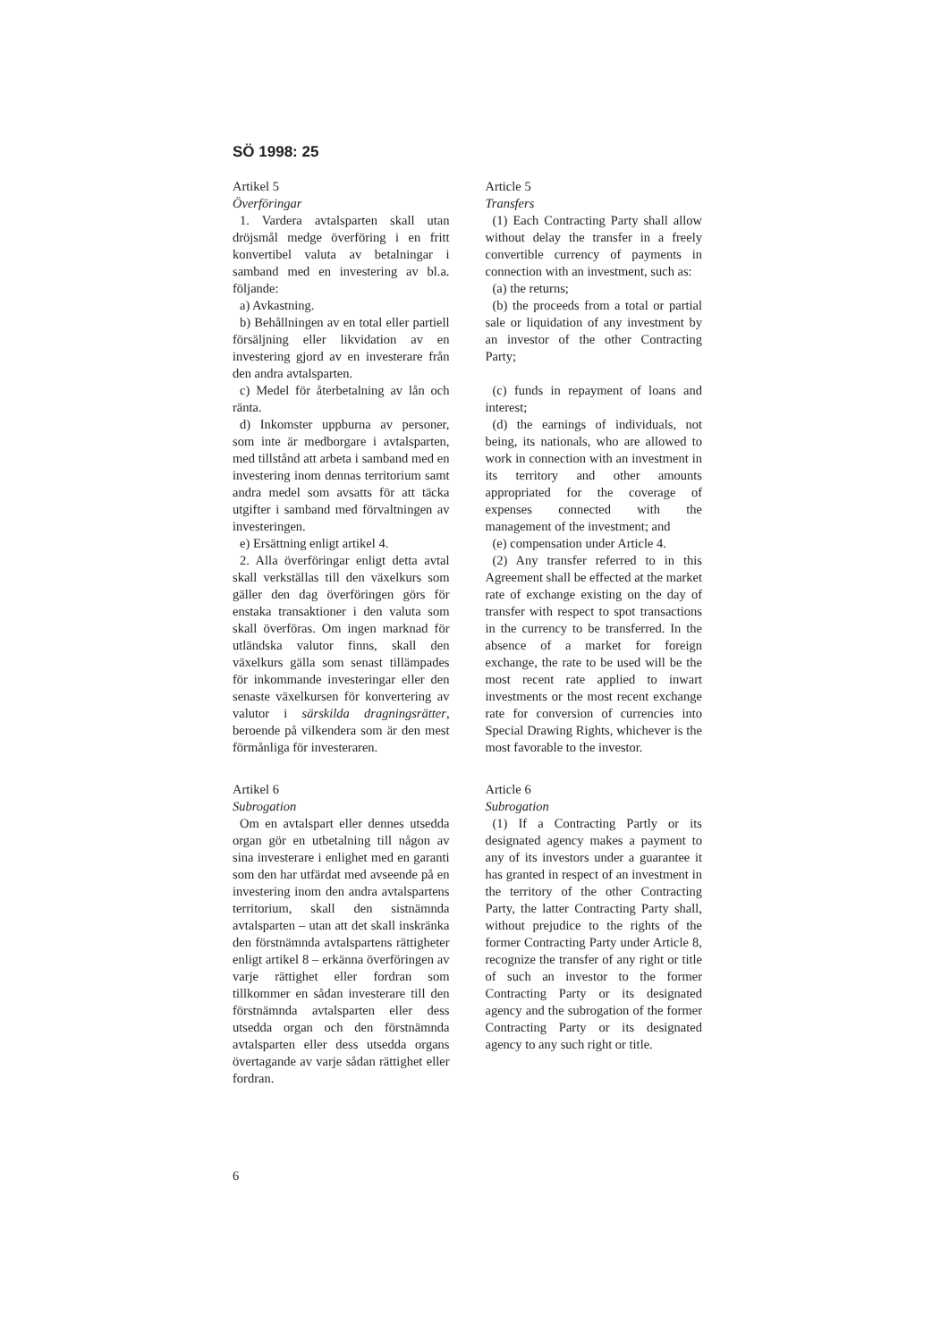SÖ 1998: 25
Artikel 5
Överföringar
1. Vardera avtalsparten skall utan dröjsmål medge överföring i en fritt konvertibel valuta av betalningar i samband med en investering av bl.a. följande:
a) Avkastning.
b) Behållningen av en total eller partiell försäljning eller likvidation av en investering gjord av en investerare från den andra avtalsparten.
c) Medel för återbetalning av lån och ränta.
d) Inkomster uppburna av personer, som inte är medborgare i avtalsparten, med tillstånd att arbeta i samband med en investering inom dennas territorium samt andra medel som avsatts för att täcka utgifter i samband med förvaltningen av investeringen.
e) Ersättning enligt artikel 4.
2. Alla överföringar enligt detta avtal skall verkställas till den växelkurs som gäller den dag överföringen görs för enstaka transaktioner i den valuta som skall överföras. Om ingen marknad för utländska valutor finns, skall den växelkurs gälla som senast tillämpades för inkommande investeringar eller den senaste växelkursen för konvertering av valutor i särskilda dragningsrätter, beroende på vilkendera som är den mest förmånliga för investeraren.
Artikel 6
Subrogation
Om en avtalspart eller dennes utsedda organ gör en utbetalning till någon av sina investerare i enlighet med en garanti som den har utfärdat med avseende på en investering inom den andra avtalspartens territorium, skall den sistnämnda avtalsparten – utan att det skall inskränka den förstnämnda avtalspartens rättigheter enligt artikel 8 – erkänna överföringen av varje rättighet eller fordran som tillkommer en sådan investerare till den förstnämnda avtalsparten eller dess utsedda organ och den förstnämnda avtalsparten eller dess utsedda organs övertagande av varje sådan rättighet eller fordran.
Article 5
Transfers
(1) Each Contracting Party shall allow without delay the transfer in a freely convertible currency of payments in connection with an investment, such as:
(a) the returns;
(b) the proceeds from a total or partial sale or liquidation of any investment by an investor of the other Contracting Party;
(c) funds in repayment of loans and interest;
(d) the earnings of individuals, not being, its nationals, who are allowed to work in connection with an investment in its territory and other amounts appropriated for the coverage of expenses connected with the management of the investment; and
(e) compensation under Article 4.
(2) Any transfer referred to in this Agreement shall be effected at the market rate of exchange existing on the day of transfer with respect to spot transactions in the currency to be transferred. In the absence of a market for foreign exchange, the rate to be used will be the most recent rate applied to inwart investments or the most recent exchange rate for conversion of currencies into Special Drawing Rights, whichever is the most favorable to the investor.
Article 6
Subrogation
(1) If a Contracting Partly or its designated agency makes a payment to any of its investors under a guarantee it has granted in respect of an investment in the territory of the other Contracting Party, the latter Contracting Party shall, without prejudice to the rights of the former Contracting Party under Article 8, recognize the transfer of any right or title of such an investor to the former Contracting Party or its designated agency and the subrogation of the former Contracting Party or its designated agency to any such right or title.
6